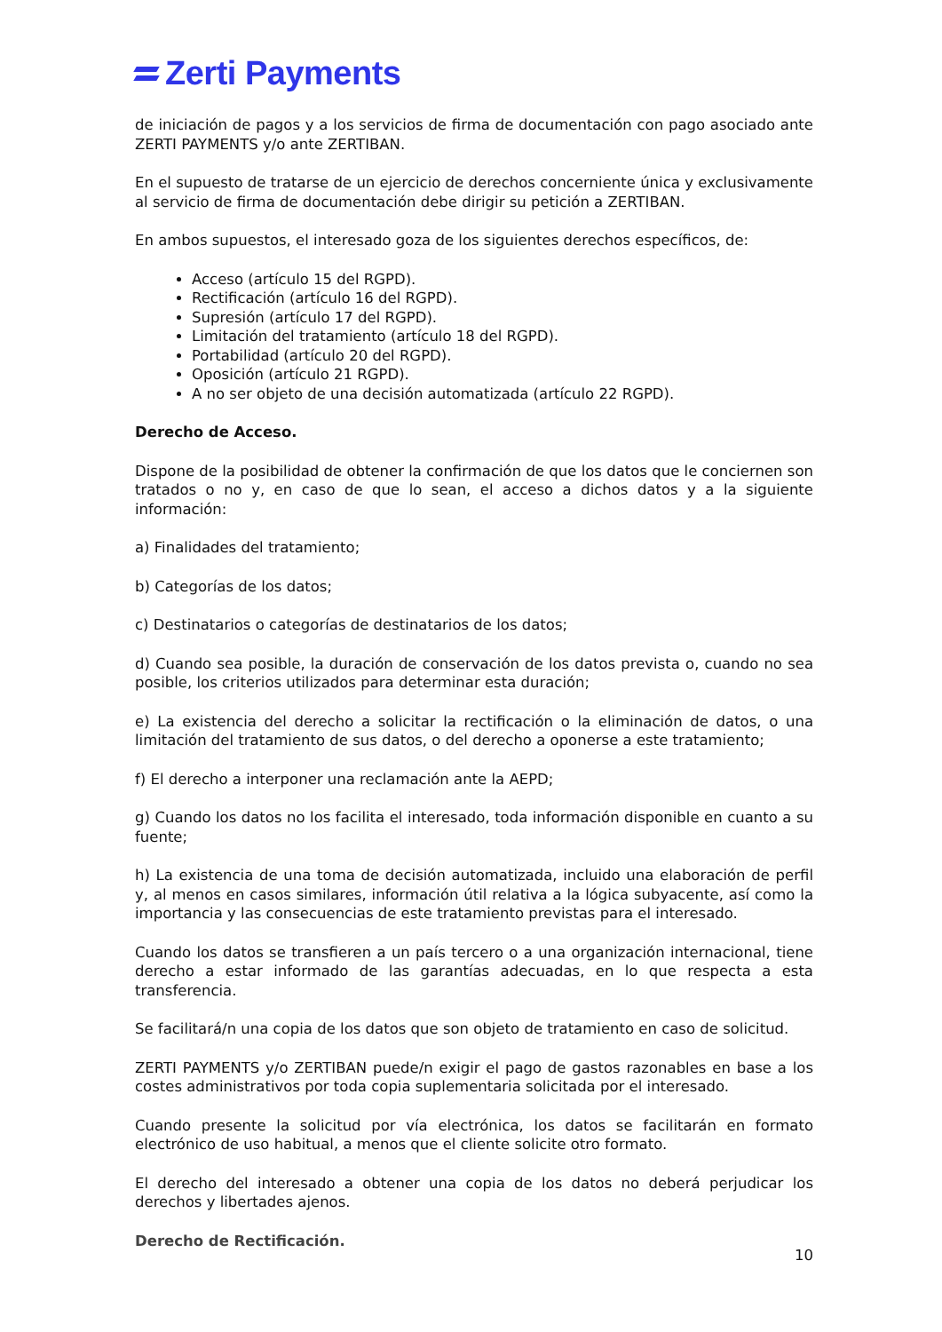Zerti Payments
de iniciación de pagos y a los servicios de firma de documentación con pago asociado ante ZERTI PAYMENTS y/o ante ZERTIBAN.
En el supuesto de tratarse de un ejercicio de derechos concerniente única y exclusivamente al servicio de firma de documentación debe dirigir su petición a ZERTIBAN.
En ambos supuestos, el interesado goza de los siguientes derechos específicos, de:
Acceso (artículo 15 del RGPD).
Rectificación (artículo 16 del RGPD).
Supresión (artículo 17 del RGPD).
Limitación del tratamiento (artículo 18 del RGPD).
Portabilidad (artículo 20 del RGPD).
Oposición (artículo 21 RGPD).
A no ser objeto de una decisión automatizada (artículo 22 RGPD).
Derecho de Acceso.
Dispone de la posibilidad de obtener la confirmación de que los datos que le conciernen son tratados o no y, en caso de que lo sean, el acceso a dichos datos y a la siguiente información:
a) Finalidades del tratamiento;
b) Categorías de los datos;
c) Destinatarios o categorías de destinatarios de los datos;
d) Cuando sea posible, la duración de conservación de los datos prevista o, cuando no sea posible, los criterios utilizados para determinar esta duración;
e) La existencia del derecho a solicitar la rectificación o la eliminación de datos, o una limitación del tratamiento de sus datos, o del derecho a oponerse a este tratamiento;
f) El derecho a interponer una reclamación ante la AEPD;
g) Cuando los datos no los facilita el interesado, toda información disponible en cuanto a su fuente;
h) La existencia de una toma de decisión automatizada, incluido una elaboración de perfil y, al menos en casos similares, información útil relativa a la lógica subyacente, así como la importancia y las consecuencias de este tratamiento previstas para el interesado.
Cuando los datos se transfieren a un país tercero o a una organización internacional, tiene derecho a estar informado de las garantías adecuadas, en lo que respecta a esta transferencia.
Se facilitará/n una copia de los datos que son objeto de tratamiento en caso de solicitud.
ZERTI PAYMENTS y/o ZERTIBAN puede/n exigir el pago de gastos razonables en base a los costes administrativos por toda copia suplementaria solicitada por el interesado.
Cuando presente la solicitud por vía electrónica, los datos se facilitarán en formato electrónico de uso habitual, a menos que el cliente solicite otro formato.
El derecho del interesado a obtener una copia de los datos no deberá perjudicar los derechos y libertades ajenos.
Derecho de Rectificación.
10